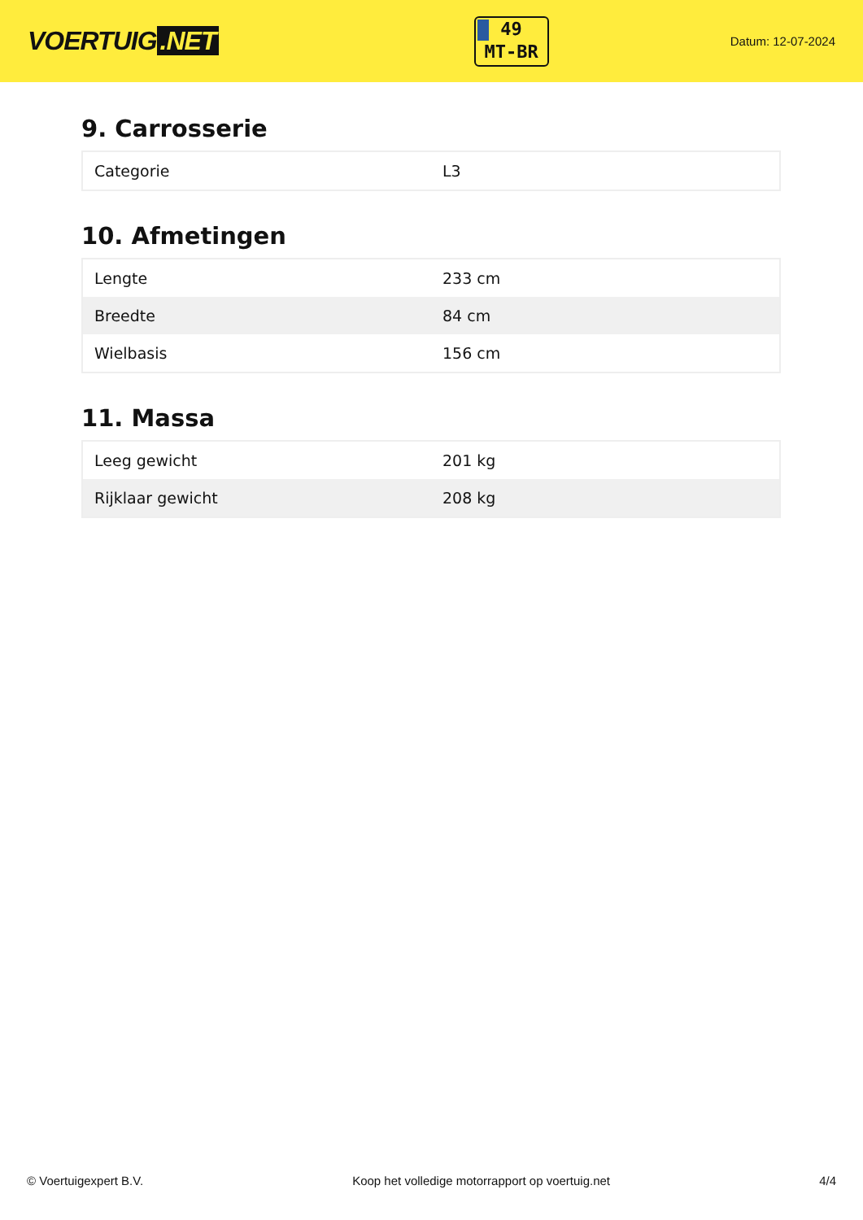VOERTUIG.NET
49
MT-BR
Datum: 12-07-2024
9. Carrosserie
| Categorie | L3 |
10. Afmetingen
| Lengte | 233 cm |
| Breedte | 84 cm |
| Wielbasis | 156 cm |
11. Massa
| Leeg gewicht | 201 kg |
| Rijklaar gewicht | 208 kg |
© Voertuigexpert B.V. Koop het volledige motorrapport op voertuig.net 4/4